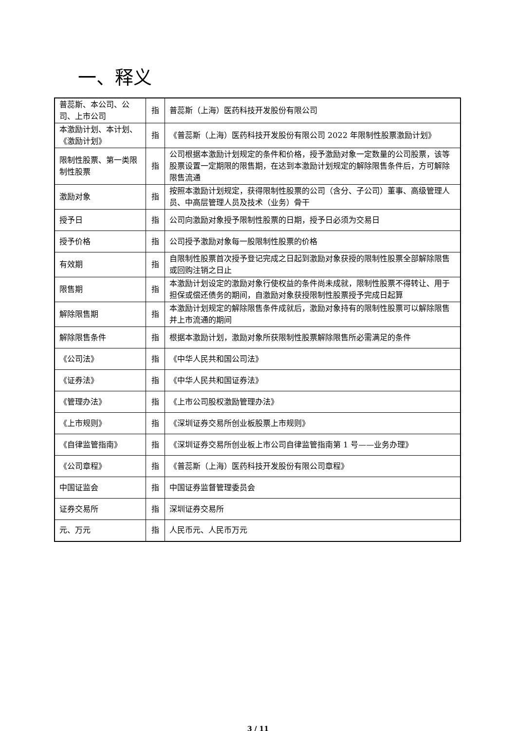一、释义
| 普蕊斯、本公司、公司、上市公司 | 指 | 普蕊斯（上海）医药科技开发股份有限公司 |
| 本激励计划、本计划、《激励计划》 | 指 | 《普蕊斯（上海）医药科技开发股份有限公司 2022 年限制性股票激励计划》 |
| 限制性股票、第一类限制性股票 | 指 | 公司根据本激励计划规定的条件和价格，授予激励对象一定数量的公司股票，该等股票设置一定期限的限售期，在达到本激励计划规定的解除限售条件后，方可解除限售流通 |
| 激励对象 | 指 | 按照本激励计划规定，获得限制性股票的公司（含分、子公司）董事、高级管理人员、中高层管理人员及技术（业务）骨干 |
| 授予日 | 指 | 公司向激励对象授予限制性股票的日期，授予日必须为交易日 |
| 授予价格 | 指 | 公司授予激励对象每一股限制性股票的价格 |
| 有效期 | 指 | 自限制性股票首次授予登记完成之日起到激励对象获授的限制性股票全部解除限售或回购注销之日止 |
| 限售期 | 指 | 本激励计划设定的激励对象行使权益的条件尚未成就，限制性股票不得转让、用于担保或偿还债务的期间，自激励对象获授限制性股票授予完成日起算 |
| 解除限售期 | 指 | 本激励计划规定的解除限售条件成就后，激励对象持有的限制性股票可以解除限售并上市流通的期间 |
| 解除限售条件 | 指 | 根据本激励计划，激励对象所获限制性股票解除限售所必需满足的条件 |
| 《公司法》 | 指 | 《中华人民共和国公司法》 |
| 《证券法》 | 指 | 《中华人民共和国证券法》 |
| 《管理办法》 | 指 | 《上市公司股权激励管理办法》 |
| 《上市规则》 | 指 | 《深圳证券交易所创业板股票上市规则》 |
| 《自律监管指南》 | 指 | 《深圳证券交易所创业板上市公司自律监管指南第 1 号——业务办理》 |
| 《公司章程》 | 指 | 《普蕊斯（上海）医药科技开发股份有限公司章程》 |
| 中国证监会 | 指 | 中国证券监督管理委员会 |
| 证券交易所 | 指 | 深圳证券交易所 |
| 元、万元 | 指 | 人民币元、人民币万元 |
3 / 11